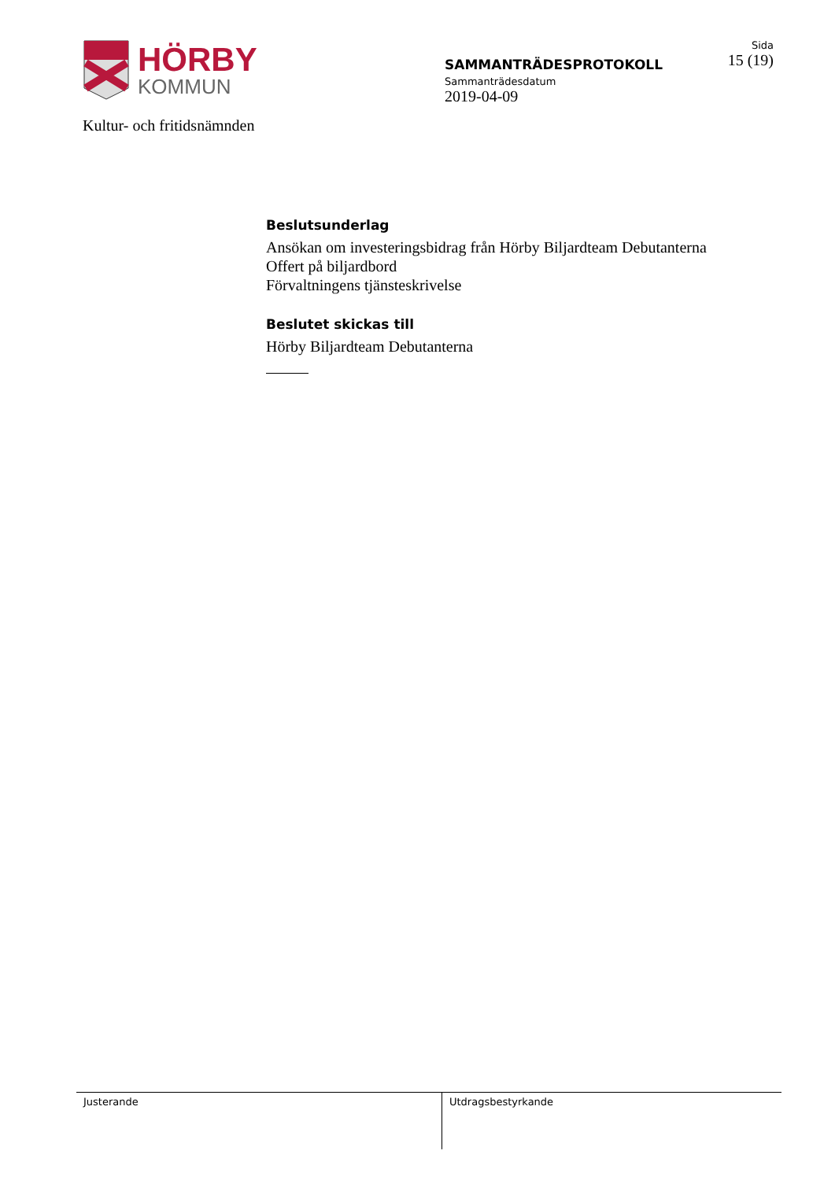HÖRBY
KOMMUN
Kultur- och fritidsnämnden
SAMMANTRÄDESPROTOKOLL
Sammanträdesdatum
2019-04-09
Sida
15 (19)
Beslutsunderlag
Ansökan om investeringsbidrag från Hörby Biljardteam Debutanterna
Offert på biljardbord
Förvaltningens tjänsteskrivelse
Beslutet skickas till
Hörby Biljardteam Debutanterna
Justerande Utdragsbestyrkande